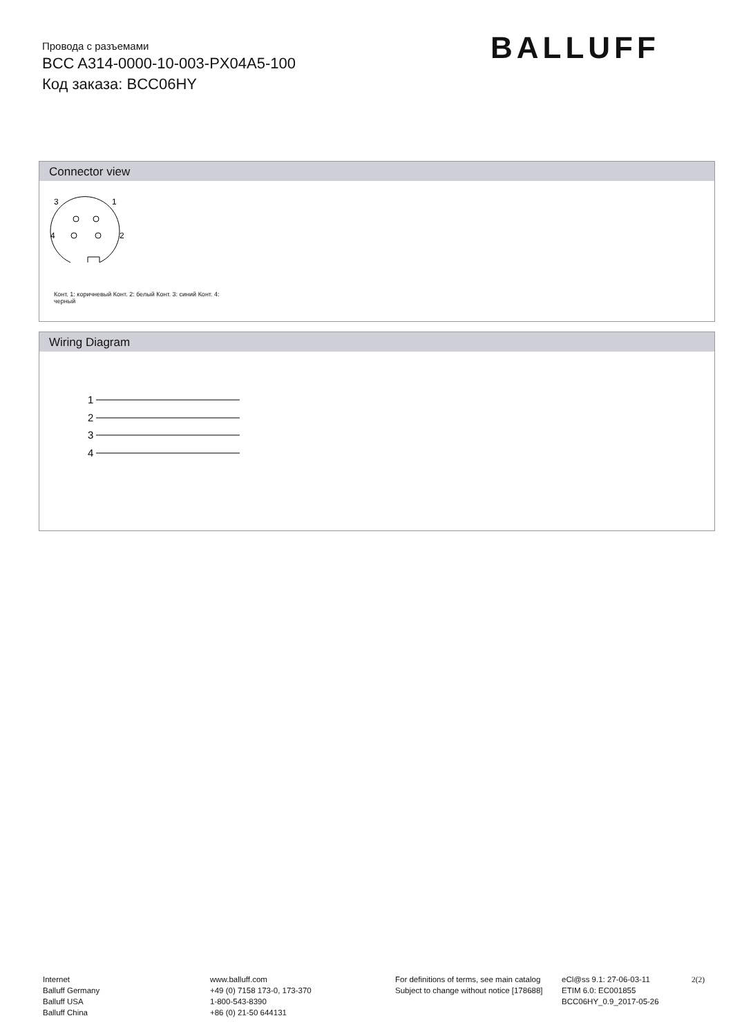Провода с разъемами
BCC A314-0000-10-003-PX04A5-100
Код заказа: BCC06HY
BALLUFF
Connector view
3
1
4
2
Конт. 1: коричневый Конт. 2: белый Конт. 3: синий Конт. 4: черный
Wiring Diagram
1
2
3
4
Internet
Balluff Germany
Balluff USA
Balluff China
www.balluff.com
+49 (0) 7158 173-0, 173-370
1-800-543-8390
+86 (0) 21-50 644131
For definitions of terms, see main catalog
Subject to change without notice [178688]
eCl@ss 9.1: 27-06-03-11
ETIM 6.0: EC001855
BCC06HY_0.9_2017-05-26
2(2)